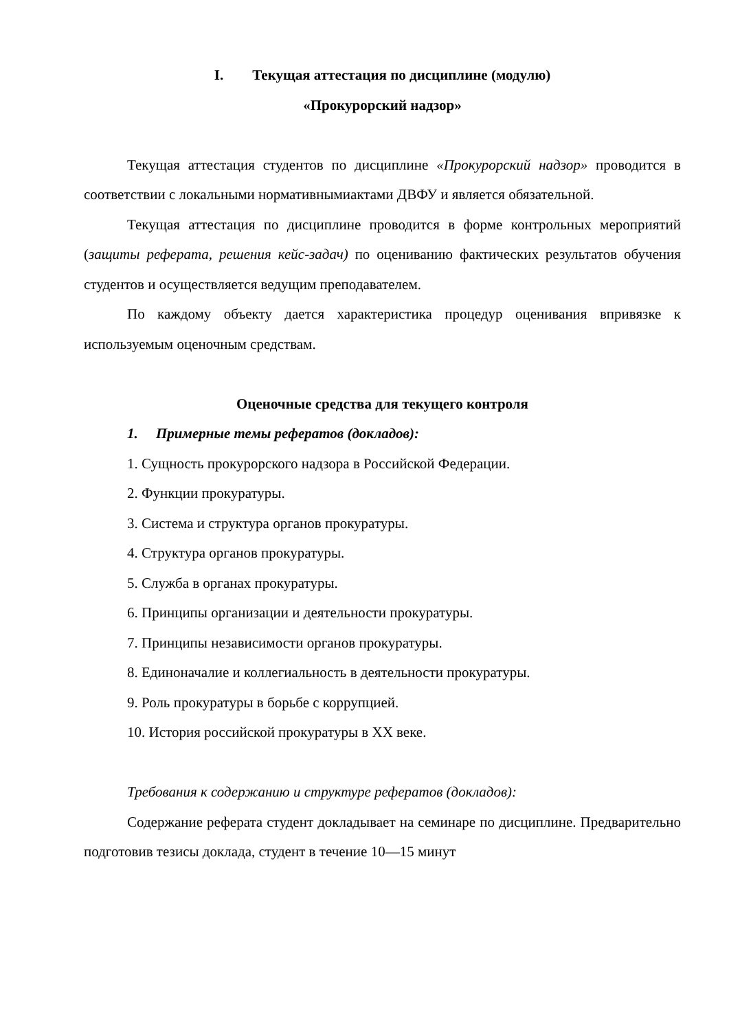I. Текущая аттестация по дисциплине (модулю)
«Прокурорский надзор»
Текущая аттестация студентов по дисциплине «Прокурорский надзор» проводится в соответствии с локальными нормативнымиактами ДВФУ и является обязательной.
Текущая аттестация по дисциплине проводится в форме контрольных мероприятий (защиты реферата, решения кейс-задач) по оцениванию фактических результатов обучения студентов и осуществляется ведущим преподавателем.
По каждому объекту дается характеристика процедур оценивания впривязке к используемым оценочным средствам.
Оценочные средства для текущего контроля
1. Примерные темы рефератов (докладов):
1. Сущность прокурорского надзора в Российской Федерации.
2. Функции прокуратуры.
3. Система и структура органов прокуратуры.
4. Структура органов прокуратуры.
5. Служба в органах прокуратуры.
6. Принципы организации и деятельности прокуратуры.
7. Принципы независимости органов прокуратуры.
8. Единоначалие и коллегиальность в деятельности прокуратуры.
9. Роль прокуратуры в борьбе с коррупцией.
10. История российской прокуратуры в XX веке.
Требования к содержанию и структуре рефератов (докладов):
Содержание реферата студент докладывает на семинаре по дисциплине. Предварительно подготовив тезисы доклада, студент в течение 10—15 минут